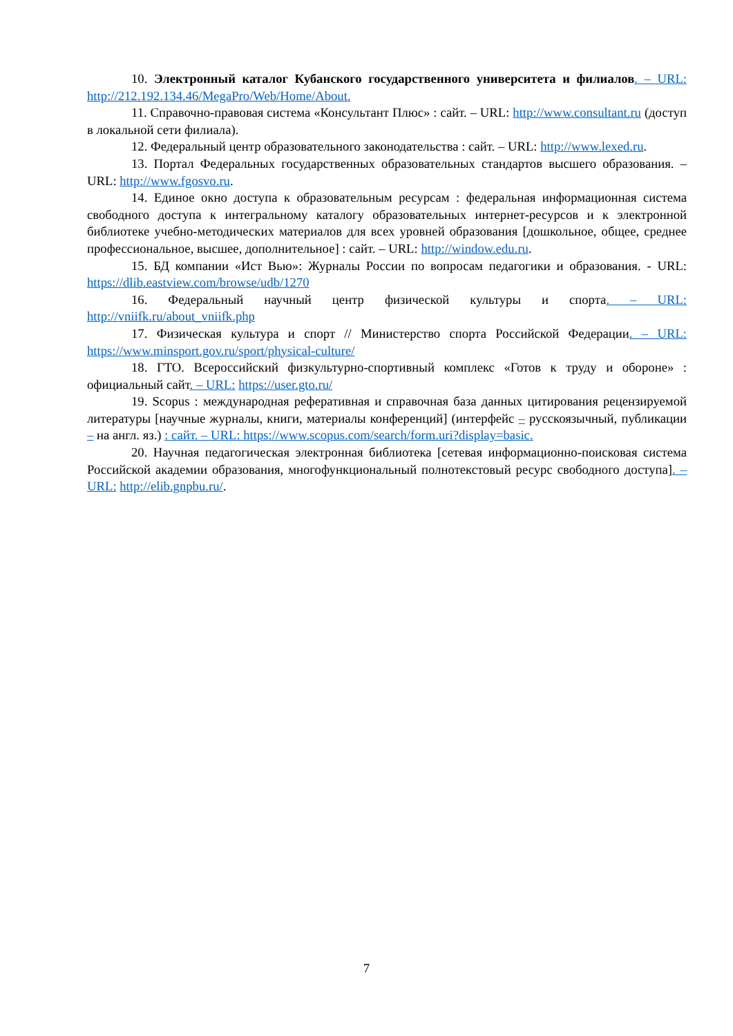10. Электронный каталог Кубанского государственного университета и филиалов. – URL: http://212.192.134.46/MegaPro/Web/Home/About.
11. Справочно-правовая система «Консультант Плюс» : сайт. – URL: http://www.consultant.ru (доступ в локальной сети филиала).
12. Федеральный центр образовательного законодательства : сайт. – URL: http://www.lexed.ru.
13. Портал Федеральных государственных образовательных стандартов высшего образования. – URL: http://www.fgosvo.ru.
14. Единое окно доступа к образовательным ресурсам : федеральная информационная система свободного доступа к интегральному каталогу образовательных интернет-ресурсов и к электронной библиотеке учебно-методических материалов для всех уровней образования [дошкольное, общее, среднее профессиональное, высшее, дополнительное] : сайт. – URL: http://window.edu.ru.
15. БД компании «Ист Вью»: Журналы России по вопросам педагогики и образования. - URL: https://dlib.eastview.com/browse/udb/1270
16. Федеральный научный центр физической культуры и спорта. – URL: http://vniifk.ru/about_vniifk.php
17. Физическая культура и спорт // Министерство спорта Российской Федерации. – URL: https://www.minsport.gov.ru/sport/physical-culture/
18. ГТО. Всероссийский физкультурно-спортивный комплекс «Готов к труду и обороне» : официальный сайт. – URL: https://user.gto.ru/
19. Scopus : международная реферативная и справочная база данных цитирования рецензируемой литературы [научные журналы, книги, материалы конференций] (интерфейс – русскоязычный, публикации – на англ. яз.) : сайт. – URL: https://www.scopus.com/search/form.uri?display=basic.
20. Научная педагогическая электронная библиотека [сетевая информационно-поисковая система Российской академии образования, многофункциональный полнотекстовый ресурс свободного доступа]. – URL: http://elib.gnpbu.ru/.
7